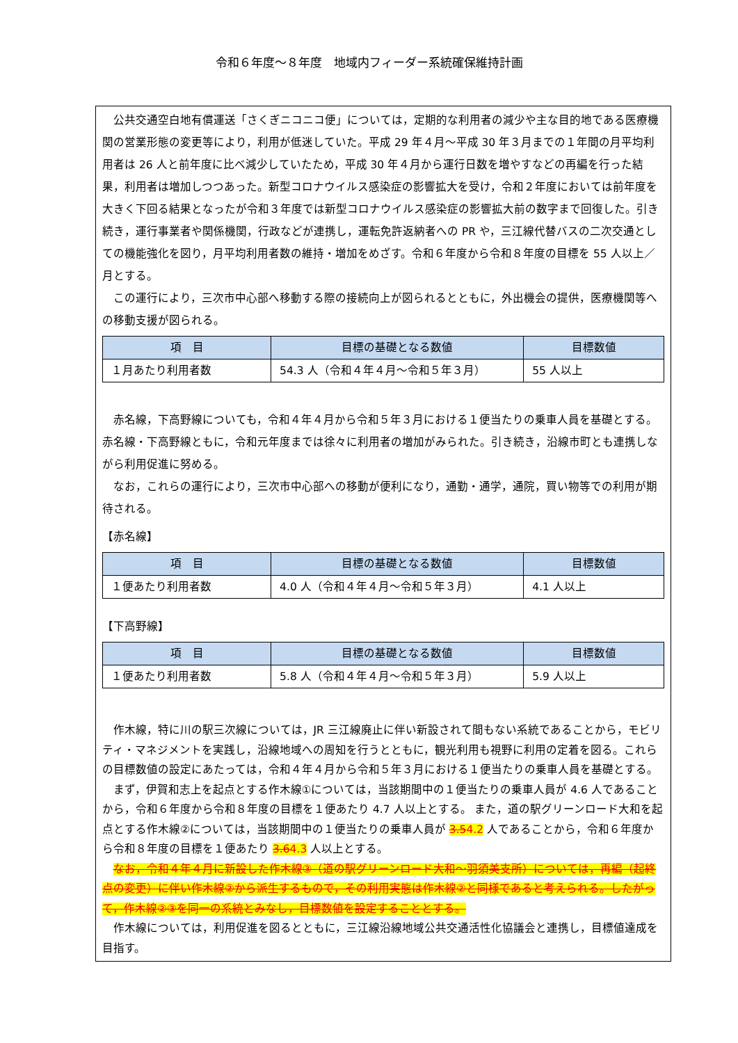令和６年度～８年度　地域内フィーダー系統確保維持計画
公共交通空白地有償運送「さくぎニコニコ便」については，定期的な利用者の減少や主な目的地である医療機関の営業形態の変更等により，利用が低迷していた。平成 29 年４月～平成 30 年３月までの１年間の月平均利用者は 26 人と前年度に比べ減少していたため，平成 30 年４月から運行日数を増やすなどの再編を行った結果，利用者は増加しつつあった。新型コロナウイルス感染症の影響拡大を受け，令和２年度においては前年度を大きく下回る結果となったが令和３年度では新型コロナウイルス感染症の影響拡大前の数字まで回復した。引き続き，運行事業者や関係機関，行政などが連携し，運転免許返納者への PR や，三江線代替バスの二次交通としての機能強化を図り，月平均利用者数の維持・増加をめざす。令和６年度から令和８年度の目標を 55 人以上／月とする。
この運行により，三次市中心部へ移動する際の接続向上が図られるとともに，外出機会の提供，医療機関等への移動支援が図られる。
| 項 目 | 目標の基礎となる数値 | 目標数値 |
| --- | --- | --- |
| １月あたり利用者数 | 54.3 人（令和４年４月～令和５年３月） | 55 人以上 |
赤名線，下高野線についても，令和４年４月から令和５年３月における１便当たりの乗車人員を基礎とする。赤名線・下高野線ともに，令和元年度までは徐々に利用者の増加がみられた。引き続き，沿線市町とも連携しながら利用促進に努める。
なお，これらの運行により，三次市中心部への移動が便利になり，通勤・通学，通院，買い物等での利用が期待される。
【赤名線】
| 項 目 | 目標の基礎となる数値 | 目標数値 |
| --- | --- | --- |
| １便あたり利用者数 | 4.0 人（令和４年４月～令和５年３月） | 4.1 人以上 |
【下高野線】
| 項 目 | 目標の基礎となる数値 | 目標数値 |
| --- | --- | --- |
| １便あたり利用者数 | 5.8 人（令和４年４月～令和５年３月） | 5.9 人以上 |
作木線，特に川の駅三次線については，JR 三江線廃止に伴い新設されて間もない系統であることから，モビリティ・マネジメントを実践し，沿線地域への周知を行うとともに，観光利用も視野に利用の定着を図る。これらの目標数値の設定にあたっては，令和４年４月から令和５年３月における１便当たりの乗車人員を基礎とする。
まず，伊賀和志上を起点とする作木線①については，当該期間中の１便当たりの乗車人員が 4.6 人であることから，令和６年度から令和８年度の目標を１便あたり 4.7 人以上とする。 また，道の駅グリーンロード大和を起点とする作木線②については，当該期間中の１便当たりの乗車人員が 3.54.2 人であることから，令和６年度から令和８年度の目標を１便あたり 3.64.3 人以上とする。
なお，令和４年４月に新設した作木線③（道の駅グリーンロード大和～羽須美支所）については，再編（起終点の変更）に伴い作木線②から派生するもので，その利用実態は作木線②と同様であると考えられる。したがって，作木線②③を同一の系統とみなし，目標数値を設定することとする。
作木線については，利用促進を図るとともに，三江線沿線地域公共交通活性化協議会と連携し，目標値達成を目指す。